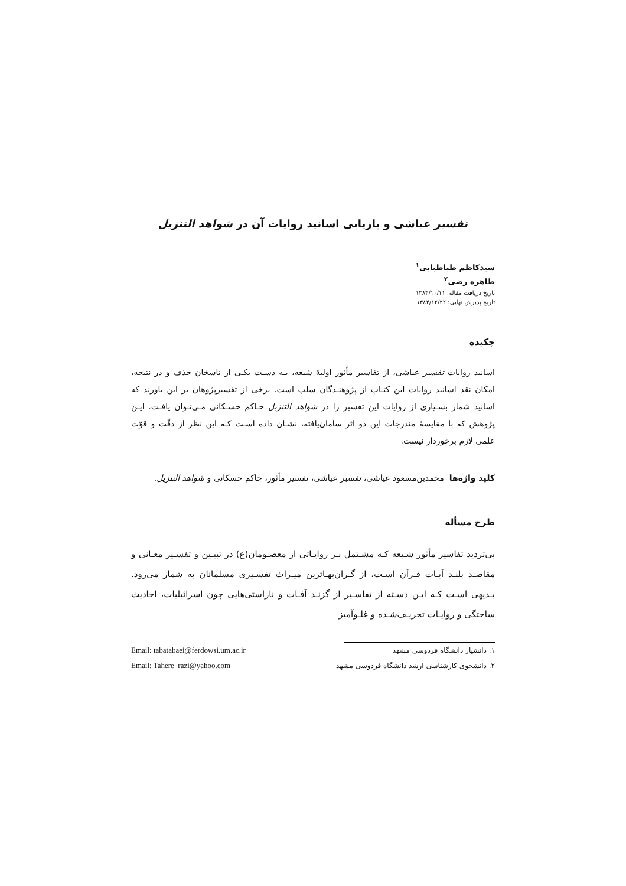تفسیر عیاشی و بازیابی اسانید روایات آن در شواهد التنزیل
سیدکاظم طباطبایی<sup>۱</sup>
طاهره رضی<sup>۲</sup>
تاریخ دریافت مقاله: ۱۳۸۴/۱۰/۱۱
تاریخ پذیرش نهایی: ۱۳۸۴/۱۲/۲۲
چکیده
اسانید روایات تفسیر عیاشی، از تفاسیر مأثور اولیهٔ شیعه، بـه دسـت یکـی از ناسخان حذف و در نتیجه، امکان نقد اسانید روایات این کتـاب از پژوهنـدگان سلب است. برخی از تفسیرپژوهان بر این باورند که اسانید شمار بسـیاری از روایات این تفسیر را در شواهد التنزیل حـاکم حسـکانی مـی‌تـوان یافـت. ایـن پژوهش که با مقایسهٔ مندرجات این دو اثر سامان‌یافته، نشـان داده اسـت کـه این نظر از دقّت و قوّت علمی لازم برخوردار نیست.
کلید واژه‌ها محمدبن‌مسعود عیاشی، تفسیر عیاشی، تفسیر مأثور، حاکم حسکانی و شواهد التنزیل.
طرح مسأله
بی‌تردید تفاسیر مأثور شـیعه کـه مشـتمل بـر روایـاتی از معصـومان(ع) در تبیـین و تفسـیر معـانی و مقاصـد بلنـد آیـات قـرآن اسـت، از گـران‌بهـاترین میـراث تفسـیری مسلمانان به شمار می‌رود. بـدیهی اسـت کـه ایـن دسـته از تفاسـیر از گزنـد آفـات و ناراستی‌هایی چون اسرائیلیات، احادیث ساختگی و روایـات تحریـف‌شـده و غلـوآمیز
۱. دانشیار دانشگاه فردوسی مشهد Email: tabatabaei@ferdowsi.um.ac.ir
۲. دانشجوی کارشناسی ارشد دانشگاه فردوسی مشهد Email: Tahere_razi@yahoo.com